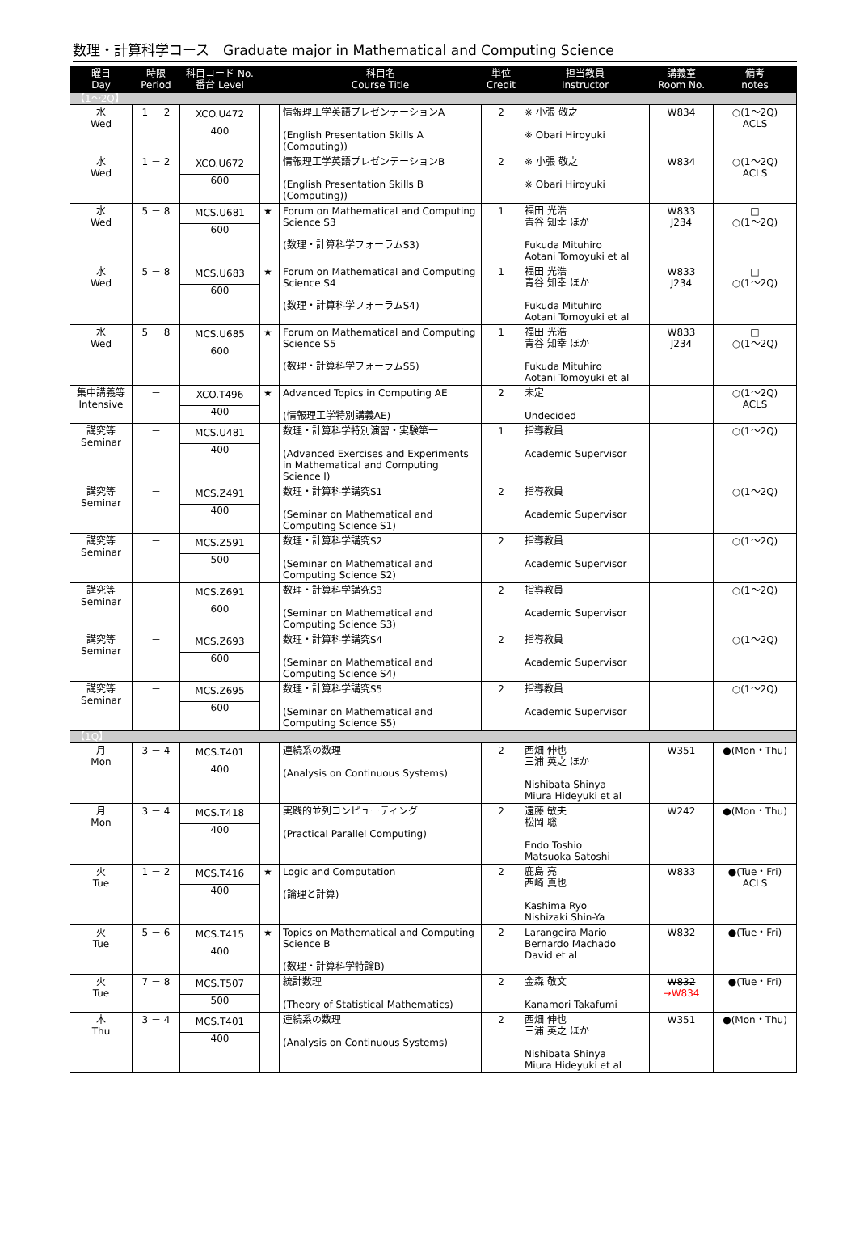数理・計算科学コース　Graduate major in Mathematical and Computing Science
| 曜日 Day | 時限 Period | 科目コード No. 番台 Level | | 科目名 Course Title | 単位 Credit | 担当教員 Instructor | 講義室 Room No. | 備考 notes |
| --- | --- | --- | --- | --- | --- | --- | --- | --- |
| 【1～2Q】 | | | | | | | | |
| 水 Wed | 1 － 2 | XCO.U472 400 | | 情報理工学英語プレゼンテーションA (English Presentation Skills A (Computing)) | 2 | ※ 小張 敬之 ※ Obari Hiroyuki | W834 | ○(1～2Q) ACLS |
| 水 Wed | 1 － 2 | XCO.U672 600 | | 情報理工学英語プレゼンテーションB (English Presentation Skills B (Computing)) | 2 | ※ 小張 敬之 ※ Obari Hiroyuki | W834 | ○(1～2Q) ACLS |
| 水 Wed | 5 － 8 | MCS.U681 600 | ★ | Forum on Mathematical and Computing Science S3 (数理・計算科学フォーラムS3) | 1 | 福田 光浩 青谷 知幸 ほか Fukuda Mituhiro Aotani Tomoyuki et al | W833 J234 | □ ○(1～2Q) |
| 水 Wed | 5 － 8 | MCS.U683 600 | ★ | Forum on Mathematical and Computing Science S4 (数理・計算科学フォーラムS4) | 1 | 福田 光浩 青谷 知幸 ほか Fukuda Mituhiro Aotani Tomoyuki et al | W833 J234 | □ ○(1～2Q) |
| 水 Wed | 5 － 8 | MCS.U685 600 | ★ | Forum on Mathematical and Computing Science S5 (数理・計算科学フォーラムS5) | 1 | 福田 光浩 青谷 知幸 ほか Fukuda Mituhiro Aotani Tomoyuki et al | W833 J234 | □ ○(1～2Q) |
| 集中講義等 Intensive | － | XCO.T496 400 | ★ | Advanced Topics in Computing AE (情報理工学特別講義AE) | 2 | 未定 Undecided | | ○(1～2Q) ACLS |
| 講究等 Seminar | － | MCS.U481 400 | | 数理・計算科学特別演習・実験第一 (Advanced Exercises and Experiments in Mathematical and Computing Science I) | 1 | 指導教員 Academic Supervisor | | ○(1～2Q) |
| 講究等 Seminar | － | MCS.Z491 400 | | 数理・計算科学講究S1 (Seminar on Mathematical and Computing Science S1) | 2 | 指導教員 Academic Supervisor | | ○(1～2Q) |
| 講究等 Seminar | － | MCS.Z591 500 | | 数理・計算科学講究S2 (Seminar on Mathematical and Computing Science S2) | 2 | 指導教員 Academic Supervisor | | ○(1～2Q) |
| 講究等 Seminar | － | MCS.Z691 600 | | 数理・計算科学講究S3 (Seminar on Mathematical and Computing Science S3) | 2 | 指導教員 Academic Supervisor | | ○(1～2Q) |
| 講究等 Seminar | － | MCS.Z693 600 | | 数理・計算科学講究S4 (Seminar on Mathematical and Computing Science S4) | 2 | 指導教員 Academic Supervisor | | ○(1～2Q) |
| 講究等 Seminar | － | MCS.Z695 600 | | 数理・計算科学講究S5 (Seminar on Mathematical and Computing Science S5) | 2 | 指導教員 Academic Supervisor | | ○(1～2Q) |
| 【1Q】 | | | | | | | | |
| 月 Mon | 3 － 4 | MCS.T401 400 | | 連続系の数理 (Analysis on Continuous Systems) | 2 | 西畑 伸也 三浦 英之 ほか Nishibata Shinya Miura Hideyuki et al | W351 | ●(Mon・Thu) |
| 月 Mon | 3 － 4 | MCS.T418 400 | | 実践的並列コンピューティング (Practical Parallel Computing) | 2 | 遠藤 敏夫 松岡 聡 Endo Toshio Matsuoka Satoshi | W242 | ●(Mon・Thu) |
| 火 Tue | 1 － 2 | MCS.T416 400 | ★ | Logic and Computation (論理と計算) | 2 | 鹿島 亮 西崎 真也 Kashima Ryo Nishizaki Shin-Ya | W833 | ●(Tue・Fri) ACLS |
| 火 Tue | 5 － 6 | MCS.T415 400 | ★ | Topics on Mathematical and Computing Science B (数理・計算科学特論B) | 2 | Larangeira Mario Bernardo Machado David et al | W832 | ●(Tue・Fri) |
| 火 Tue | 7 － 8 | MCS.T507 500 | | 統計数理 (Theory of Statistical Mathematics) | 2 | 金森 敬文 Kanamori Takafumi | W832 →W834 | ●(Tue・Fri) |
| 木 Thu | 3 － 4 | MCS.T401 400 | | 連続系の数理 (Analysis on Continuous Systems) | 2 | 西畑 伸也 三浦 英之 ほか Nishibata Shinya Miura Hideyuki et al | W351 | ●(Mon・Thu) |